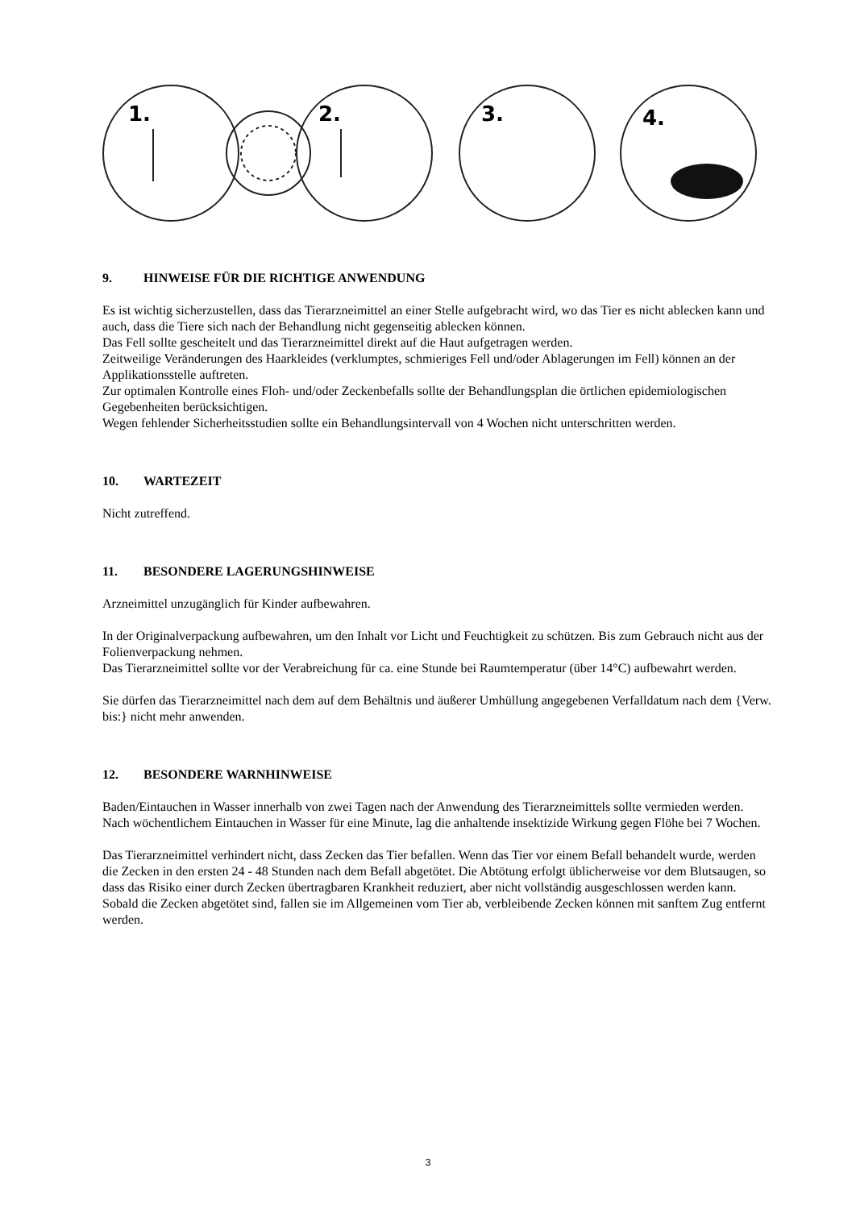1.
2.
3.
4.
9. HINWEISE FÜR DIE RICHTIGE ANWENDUNG
Es ist wichtig sicherzustellen, dass das Tierarzneimittel an einer Stelle aufgebracht wird, wo das Tier es nicht ablecken kann und auch, dass die Tiere sich nach der Behandlung nicht gegenseitig ablecken können.
Das Fell sollte gescheitelt und das Tierarzneimittel direkt auf die Haut aufgetragen werden.
Zeitweilige Veränderungen des Haarkleides (verklumptes, schmieriges Fell und/oder Ablagerungen im Fell) können an der Applikationsstelle auftreten.
Zur optimalen Kontrolle eines Floh- und/oder Zeckenbefalls sollte der Behandlungsplan die örtlichen epidemiologischen Gegebenheiten berücksichtigen.
Wegen fehlender Sicherheitsstudien sollte ein Behandlungsintervall von 4 Wochen nicht unterschritten werden.
10. WARTEZEIT
Nicht zutreffend.
11. BESONDERE LAGERUNGSHINWEISE
Arzneimittel unzugänglich für Kinder aufbewahren.
In der Originalverpackung aufbewahren, um den Inhalt vor Licht und Feuchtigkeit zu schützen. Bis zum Gebrauch nicht aus der Folienverpackung nehmen.
Das Tierarzneimittel sollte vor der Verabreichung für ca. eine Stunde bei Raumtemperatur (über 14°C) aufbewahrt werden.
Sie dürfen das Tierarzneimittel nach dem auf dem Behältnis und äußerer Umhüllung angegebenen Verfalldatum nach dem {Verw. bis:} nicht mehr anwenden.
12. BESONDERE WARNHINWEISE
Baden/Eintauchen in Wasser innerhalb von zwei Tagen nach der Anwendung des Tierarzneimittels sollte vermieden werden. Nach wöchentlichem Eintauchen in Wasser für eine Minute, lag die anhaltende insektizide Wirkung gegen Flöhe bei 7 Wochen.
Das Tierarzneimittel verhindert nicht, dass Zecken das Tier befallen. Wenn das Tier vor einem Befall behandelt wurde, werden die Zecken in den ersten 24 - 48 Stunden nach dem Befall abgetötet. Die Abtötung erfolgt üblicherweise vor dem Blutsaugen, so dass das Risiko einer durch Zecken übertragbaren Krankheit reduziert, aber nicht vollständig ausgeschlossen werden kann. Sobald die Zecken abgetötet sind, fallen sie im Allgemeinen vom Tier ab, verbleibende Zecken können mit sanftem Zug entfernt werden.
3